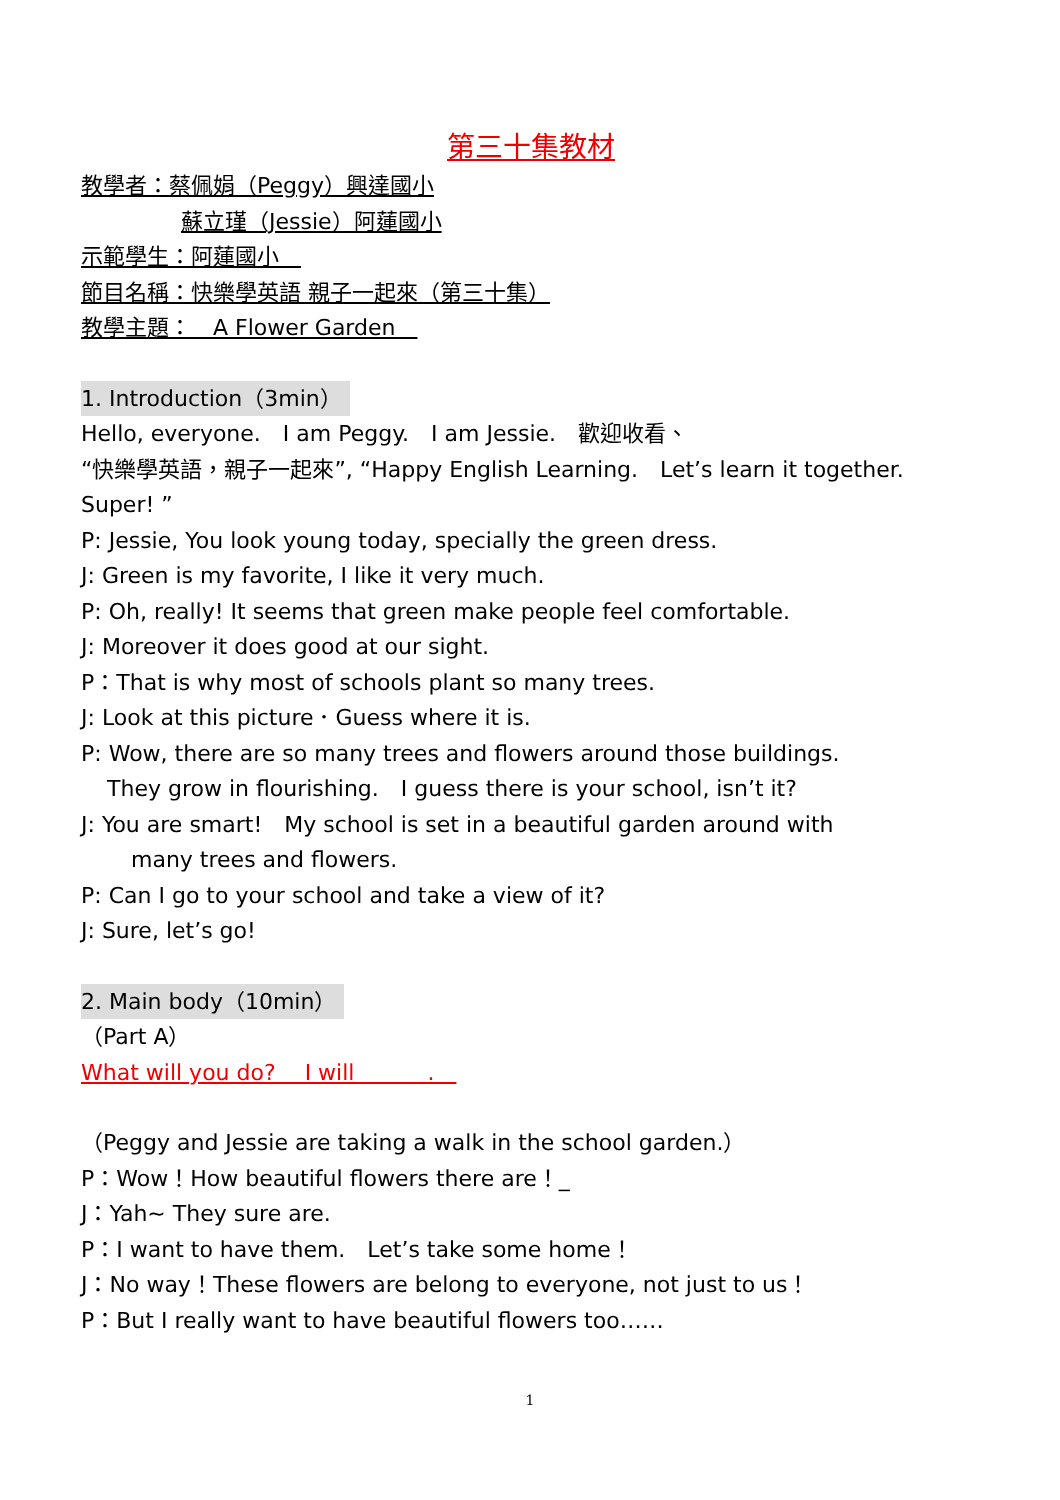第三十集教材
教學者：蔡佩娟（Peggy）興達國小
蘇立瑾（Jessie）阿蓮國小
示範學生：阿蓮國小　
節目名稱：快樂學英語 親子一起來（第三十集）
教學主題：　A Flower Garden　
1. Introduction（3min）
Hello, everyone.　I am Peggy.　I am Jessie.　歡迎收看、
“快樂學英語，親子一起來”, “Happy English Learning.　Let’s learn it together.
Super! ”
P: Jessie, You look young today, specially the green dress.
J: Green is my favorite, I like it very much.
P: Oh, really! It seems that green make people feel comfortable.
J: Moreover it does good at our sight.
P：That is why most of schools plant so many trees.
J: Look at this picture．Guess where it is.
P: Wow, there are so many trees and flowers around those buildings.
They grow in flourishing.　I guess there is your school, isn’t it?
J: You are smart!　My school is set in a beautiful garden around with
many trees and flowers.
P: Can I go to your school and take a view of it?
J: Sure, let’s go!
2. Main body（10min）
（Part A）
What will you do?　 I will　　　 .　
（Peggy and Jessie are taking a walk in the school garden.）
P：Wow！How beautiful flowers there are！_
J：Yah~ They sure are.
P：I want to have them.　Let’s take some home！
J：No way！These flowers are belong to everyone, not just to us！
P：But I really want to have beautiful flowers too……
1